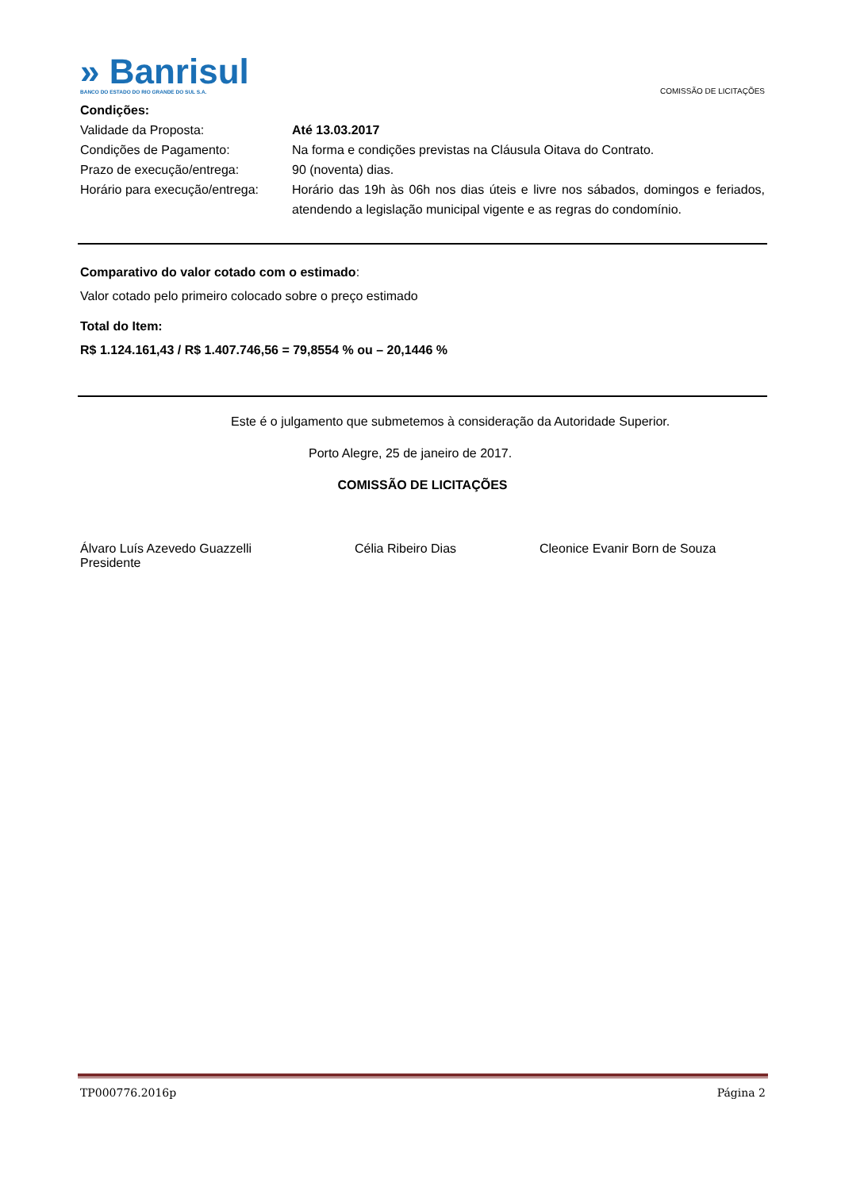» Banrisul
BANCO DO ESTADO DO RIO GRANDE DO SUL S.A.
COMISSÃO DE LICITAÇÕES
Condições:
Validade da Proposta: Até 13.03.2017
Condições de Pagamento: Na forma e condições previstas na Cláusula Oitava do Contrato.
Prazo de execução/entrega: 90 (noventa) dias.
Horário para execução/entrega:
Horário das 19h às 06h nos dias úteis e livre nos sábados, domingos e feriados, atendendo a legislação municipal vigente e as regras do condomínio.
Comparativo do valor cotado com o estimado:
Valor cotado pelo primeiro colocado sobre o preço estimado
Total do Item:
R$ 1.124.161,43 / R$ 1.407.746,56 = 79,8554 % ou – 20,1446 %
Este é o julgamento que submetemos à consideração da Autoridade Superior.
Porto Alegre, 25 de janeiro de 2017.
COMISSÃO DE LICITAÇÕES
Álvaro Luís Azevedo Guazzelli
Presidente
Célia Ribeiro Dias Cleonice Evanir Born de Souza
TP000776.2016p Página 2